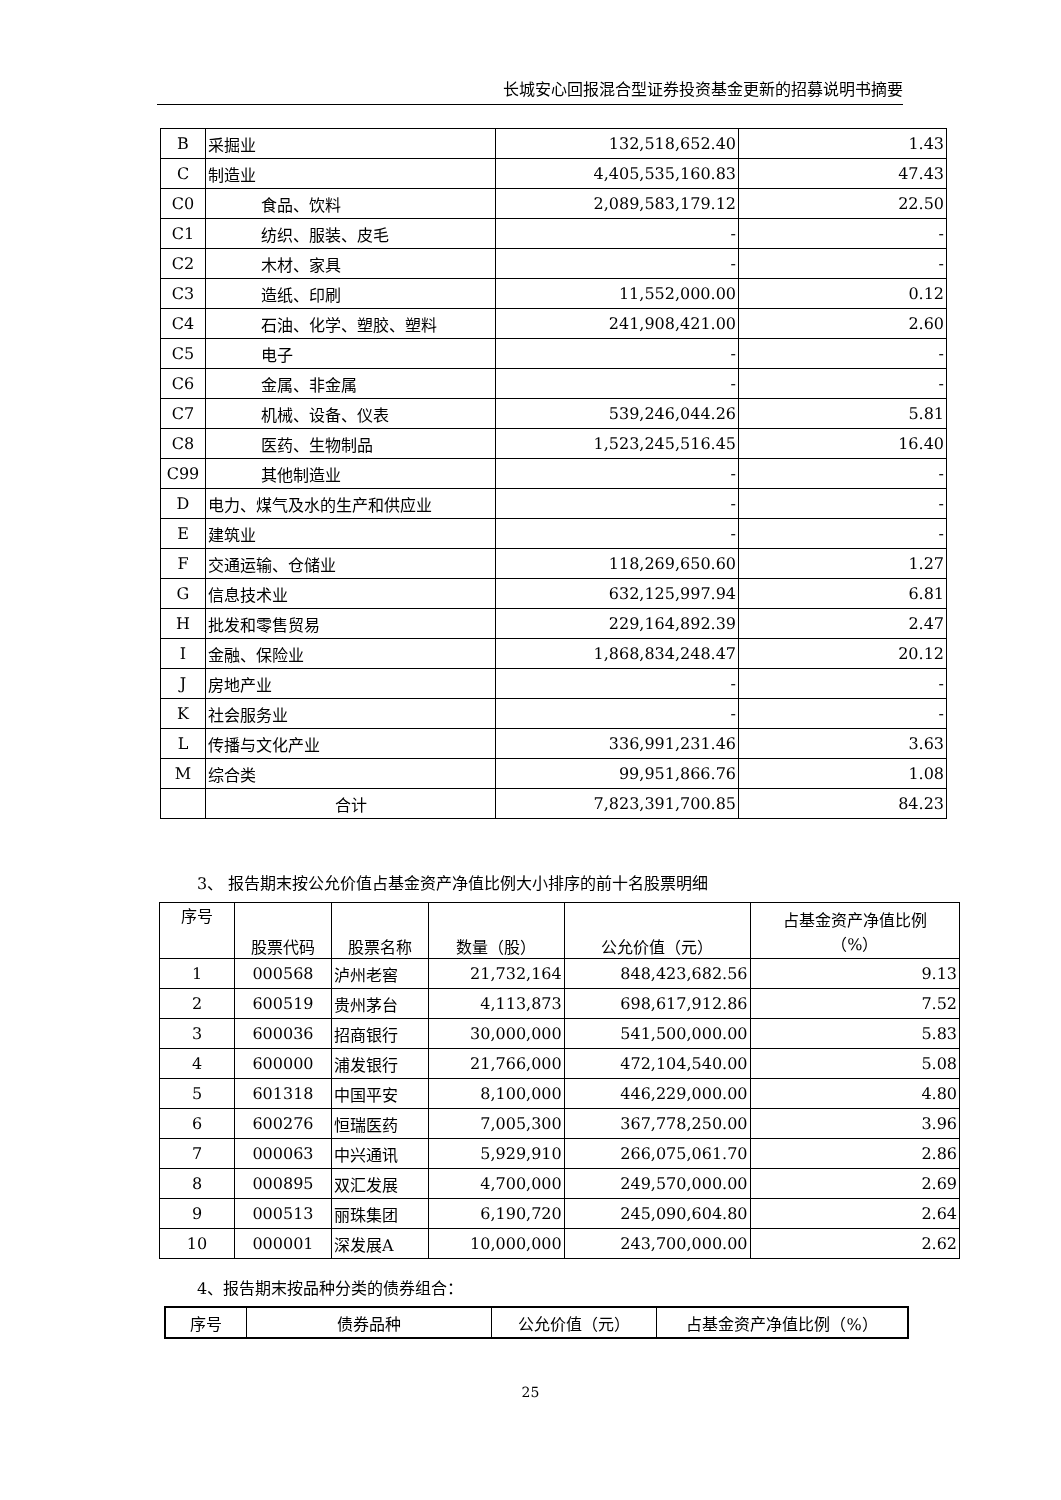长城安心回报混合型证券投资基金更新的招募说明书摘要
| B | 采掘业 | 132,518,652.40 | 1.43 |
| C | 制造业 | 4,405,535,160.83 | 47.43 |
| C0 | 食品、饮料 | 2,089,583,179.12 | 22.50 |
| C1 | 纺织、服装、皮毛 | - | - |
| C2 | 木材、家具 | - | - |
| C3 | 造纸、印刷 | 11,552,000.00 | 0.12 |
| C4 | 石油、化学、塑胶、塑料 | 241,908,421.00 | 2.60 |
| C5 | 电子 | - | - |
| C6 | 金属、非金属 | - | - |
| C7 | 机械、设备、仪表 | 539,246,044.26 | 5.81 |
| C8 | 医药、生物制品 | 1,523,245,516.45 | 16.40 |
| C99 | 其他制造业 | - | - |
| D | 电力、煤气及水的生产和供应业 | - | - |
| E | 建筑业 | - | - |
| F | 交通运输、仓储业 | 118,269,650.60 | 1.27 |
| G | 信息技术业 | 632,125,997.94 | 6.81 |
| H | 批发和零售贸易 | 229,164,892.39 | 2.47 |
| I | 金融、保险业 | 1,868,834,248.47 | 20.12 |
| J | 房地产业 | - | - |
| K | 社会服务业 | - | - |
| L | 传播与文化产业 | 336,991,231.46 | 3.63 |
| M | 综合类 | 99,951,866.76 | 1.08 |
| | 合计 | 7,823,391,700.85 | 84.23 |
3、 报告期末按公允价值占基金资产净值比例大小排序的前十名股票明细
| 序号 | 股票代码 | 股票名称 | 数量（股） | 公允价值（元） | 占基金资产净值比例 （%） |
| --- | --- | --- | --- | --- | --- |
| 1 | 000568 | 泸州老窖 | 21,732,164 | 848,423,682.56 | 9.13 |
| 2 | 600519 | 贵州茅台 | 4,113,873 | 698,617,912.86 | 7.52 |
| 3 | 600036 | 招商银行 | 30,000,000 | 541,500,000.00 | 5.83 |
| 4 | 600000 | 浦发银行 | 21,766,000 | 472,104,540.00 | 5.08 |
| 5 | 601318 | 中国平安 | 8,100,000 | 446,229,000.00 | 4.80 |
| 6 | 600276 | 恒瑞医药 | 7,005,300 | 367,778,250.00 | 3.96 |
| 7 | 000063 | 中兴通讯 | 5,929,910 | 266,075,061.70 | 2.86 |
| 8 | 000895 | 双汇发展 | 4,700,000 | 249,570,000.00 | 2.69 |
| 9 | 000513 | 丽珠集团 | 6,190,720 | 245,090,604.80 | 2.64 |
| 10 | 000001 | 深发展A | 10,000,000 | 243,700,000.00 | 2.62 |
4、报告期末按品种分类的债券组合：
| 序号 | 债券品种 | 公允价值（元） | 占基金资产净值比例（%） |
| --- | --- | --- | --- |
25